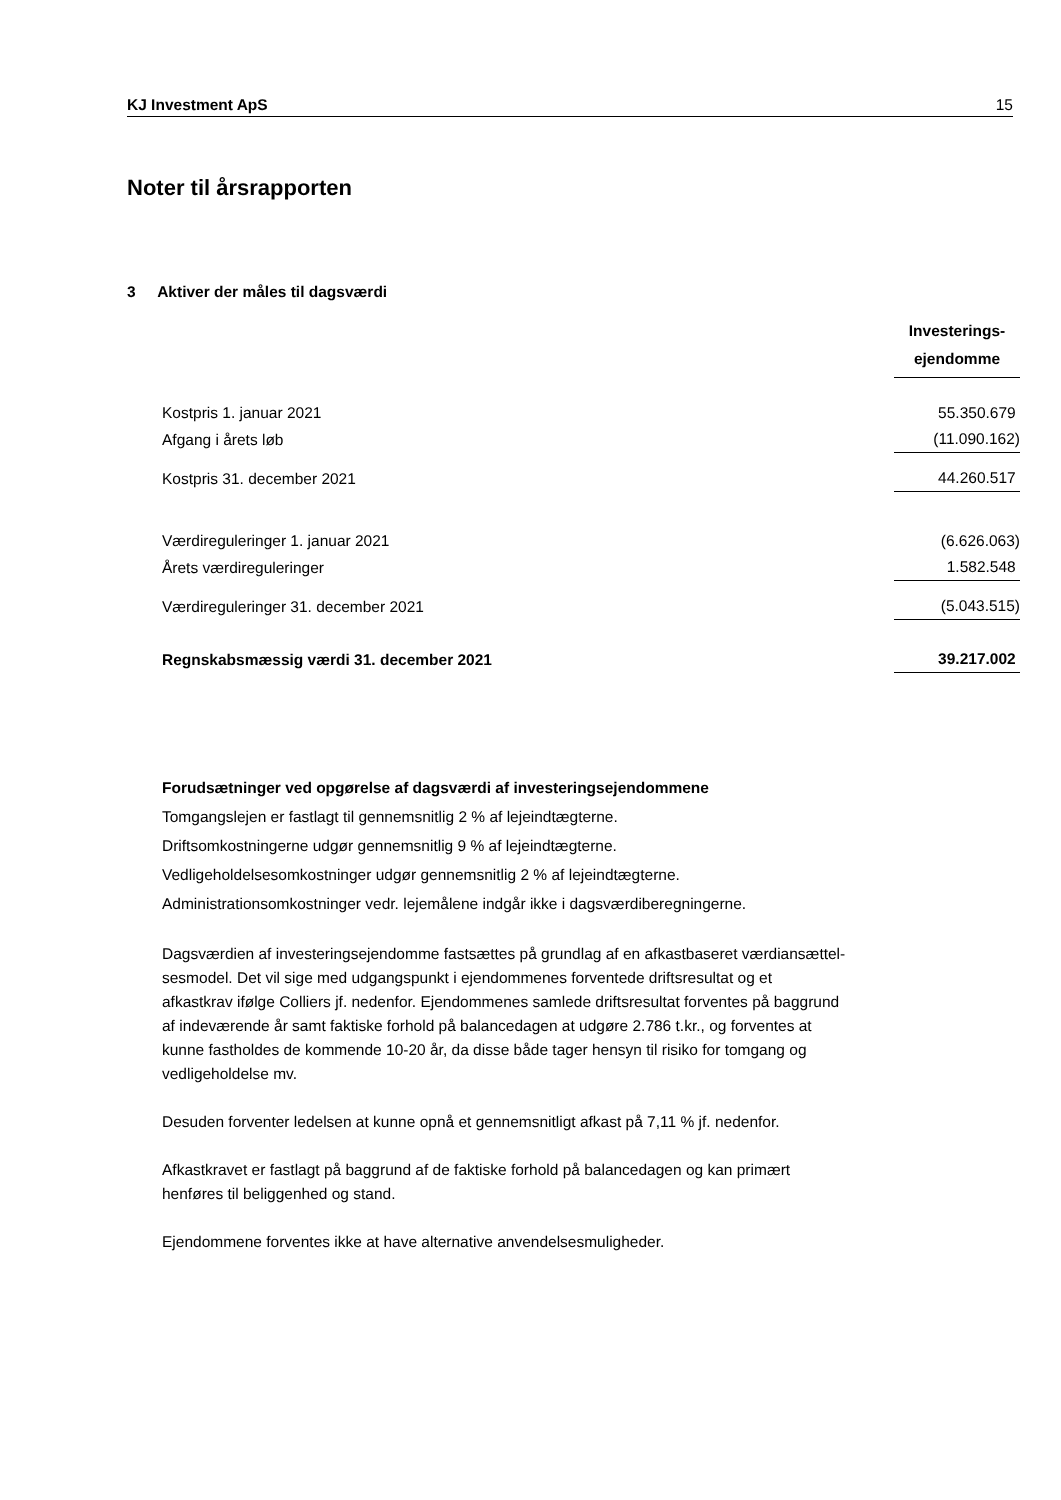KJ Investment ApS 15
Noter til årsrapporten
3 Aktiver der måles til dagsværdi
| | Investerings- ejendomme |
| --- | --- |
| Kostpris 1. januar 2021 | 55.350.679 |
| Afgang i årets løb | (11.090.162) |
| Kostpris 31. december 2021 | 44.260.517 |
| Værdireguleringer 1. januar 2021 | (6.626.063) |
| Årets værdireguleringer | 1.582.548 |
| Værdireguleringer 31. december 2021 | (5.043.515) |
| Regnskabsmæssig værdi 31. december 2021 | 39.217.002 |
Forudsætninger ved opgørelse af dagsværdi af investeringsejendommene
Tomgangslejen er fastlagt til gennemsnitlig 2 % af lejeindtægterne.
Driftsomkostningerne udgør gennemsnitlig 9 % af lejeindtægterne.
Vedligeholdelsesomkostninger udgør gennemsnitlig 2 % af lejeindtægterne.
Administrationsomkostninger vedr. lejemålene indgår ikke i dagsværdiberegningerne.
Dagsværdien af investeringsejendomme fastsættes på grundlag af en afkastbaseret værdiansættel-
sesmodel. Det vil sige med udgangspunkt i ejendommenes forventede driftsresultat og et
afkastkrav ifølge Colliers jf. nedenfor. Ejendommenes samlede driftsresultat forventes på baggrund
af indeværende år samt faktiske forhold på balancedagen at udgøre 2.786 t.kr., og forventes at
kunne fastholdes de kommende 10-20 år, da disse både tager hensyn til risiko for tomgang og
vedligeholdelse mv.
Desuden forventer ledelsen at kunne opnå et gennemsnitligt afkast på 7,11 % jf. nedenfor.
Afkastkravet er fastlagt på baggrund af de faktiske forhold på balancedagen og kan primært
henføres til beliggenhed og stand.
Ejendommene forventes ikke at have alternative anvendelsesmuligheder.